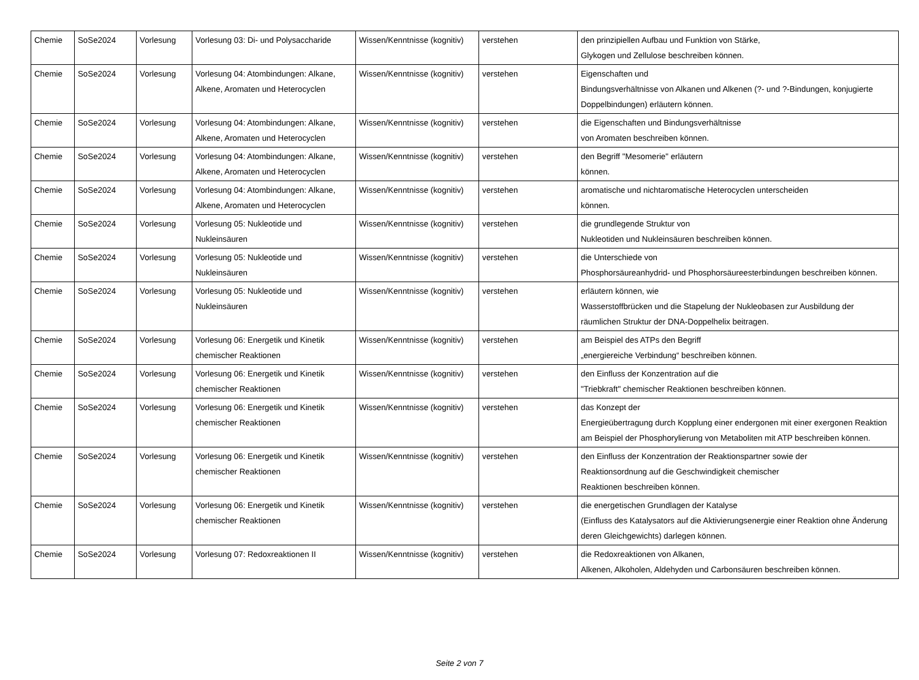| Chemie | SoSe2024 | Vorlesung | Vorlesung 03: Di- und Polysaccharide | Wissen/Kenntnisse (kognitiv) | verstehen | den prinzipiellen Aufbau und Funktion von Stärke, Glykogen und Zellulose beschreiben können. |
| Chemie | SoSe2024 | Vorlesung | Vorlesung 04: Atombindungen: Alkane, Alkene, Aromaten und Heterocyclen | Wissen/Kenntnisse (kognitiv) | verstehen | Eigenschaften und Bindungsverhältnisse von Alkanen und Alkenen (?- und ?-Bindungen, konjugierte Doppelbindungen) erläutern können. |
| Chemie | SoSe2024 | Vorlesung | Vorlesung 04: Atombindungen: Alkane, Alkene, Aromaten und Heterocyclen | Wissen/Kenntnisse (kognitiv) | verstehen | die Eigenschaften und Bindungsverhältnisse von Aromaten beschreiben können. |
| Chemie | SoSe2024 | Vorlesung | Vorlesung 04: Atombindungen: Alkane, Alkene, Aromaten und Heterocyclen | Wissen/Kenntnisse (kognitiv) | verstehen | den Begriff "Mesomerie" erläutern können. |
| Chemie | SoSe2024 | Vorlesung | Vorlesung 04: Atombindungen: Alkane, Alkene, Aromaten und Heterocyclen | Wissen/Kenntnisse (kognitiv) | verstehen | aromatische und nichtaromatische Heterocyclen unterscheiden können. |
| Chemie | SoSe2024 | Vorlesung | Vorlesung 05: Nukleotide und Nukleinsäuren | Wissen/Kenntnisse (kognitiv) | verstehen | die grundlegende Struktur von Nukleotiden und Nukleinsäuren beschreiben können. |
| Chemie | SoSe2024 | Vorlesung | Vorlesung 05: Nukleotide und Nukleinsäuren | Wissen/Kenntnisse (kognitiv) | verstehen | die Unterschiede von Phosphorsäureanhydrid- und Phosphorsäureesterbindungen beschreiben können. |
| Chemie | SoSe2024 | Vorlesung | Vorlesung 05: Nukleotide und Nukleinsäuren | Wissen/Kenntnisse (kognitiv) | verstehen | erläutern können, wie Wasserstoffbrücken und die Stapelung der Nukleobasen zur Ausbildung der räumlichen Struktur der DNA-Doppelhelix beitragen. |
| Chemie | SoSe2024 | Vorlesung | Vorlesung 06: Energetik und Kinetik chemischer Reaktionen | Wissen/Kenntnisse (kognitiv) | verstehen | am Beispiel des ATPs den Begriff „energiereiche Verbindung“ beschreiben können. |
| Chemie | SoSe2024 | Vorlesung | Vorlesung 06: Energetik und Kinetik chemischer Reaktionen | Wissen/Kenntnisse (kognitiv) | verstehen | den Einfluss der Konzentration auf die "Triebkraft" chemischer Reaktionen beschreiben können. |
| Chemie | SoSe2024 | Vorlesung | Vorlesung 06: Energetik und Kinetik chemischer Reaktionen | Wissen/Kenntnisse (kognitiv) | verstehen | das Konzept der Energieübertragung durch Kopplung einer endergonen mit einer exergonen Reaktion am Beispiel der Phosphorylierung von Metaboliten mit ATP beschreiben können. |
| Chemie | SoSe2024 | Vorlesung | Vorlesung 06: Energetik und Kinetik chemischer Reaktionen | Wissen/Kenntnisse (kognitiv) | verstehen | den Einfluss der Konzentration der Reaktionspartner sowie der Reaktionsordnung auf die Geschwindigkeit chemischer Reaktionen beschreiben können. |
| Chemie | SoSe2024 | Vorlesung | Vorlesung 06: Energetik und Kinetik chemischer Reaktionen | Wissen/Kenntnisse (kognitiv) | verstehen | die energetischen Grundlagen der Katalyse (Einfluss des Katalysators auf die Aktivierungsenergie einer Reaktion ohne Änderung deren Gleichgewichts) darlegen können. |
| Chemie | SoSe2024 | Vorlesung | Vorlesung 07: Redoxreaktionen II | Wissen/Kenntnisse (kognitiv) | verstehen | die Redoxreaktionen von Alkanen, Alkenen, Alkoholen, Aldehyden und Carbonsäuren beschreiben können. |
Seite 2 von 7